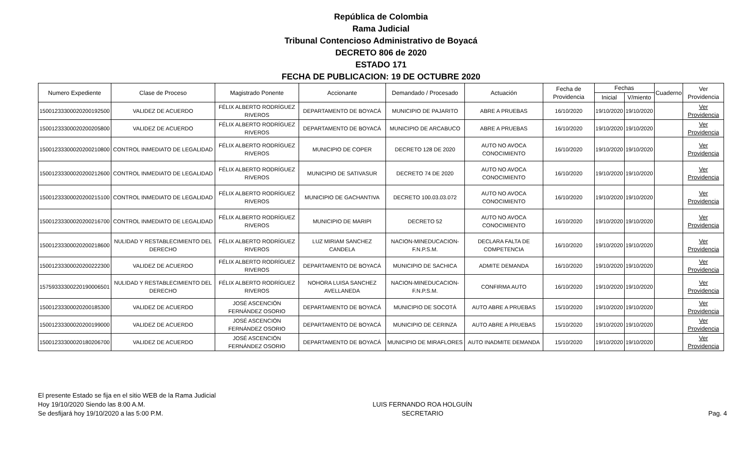República de Colombia
Rama Judicial
Tribunal Contencioso Administrativo de Boyacá
DECRETO 806 de 2020
ESTADO 171
FECHA DE PUBLICACION: 19 DE OCTUBRE 2020
| Numero Expediente | Clase de Proceso | Magistrado Ponente | Accionante | Demandado / Procesado | Actuación | Fecha de Providencia | Fechas | | Cuaderno | Ver Providencia |
| --- | --- | --- | --- | --- | --- | --- | --- | --- | --- | --- |
| | | | | | | | Inicial | V/miento | | |
| 15001233300020200192500 | VALIDEZ DE ACUERDO | FÉLIX ALBERTO RODRÍGUEZ RIVEROS | DEPARTAMENTO DE BOYACÁ | MUNICIPIO DE PAJARITO | ABRE A PRUEBAS | 16/10/2020 | 19/10/2020 | 19/10/2020 | | Ver Providencia |
| 15001233300020200205800 | VALIDEZ DE ACUERDO | FÉLIX ALBERTO RODRÍGUEZ RIVEROS | DEPARTAMENTO DE BOYACÁ | MUNICIPIO DE ARCABUCO | ABRE A PRUEBAS | 16/10/2020 | 19/10/2020 | 19/10/2020 | | Ver Providencia |
| 15001233300020200210800 | CONTROL INMEDIATO DE LEGALIDAD | FÉLIX ALBERTO RODRÍGUEZ RIVEROS | MUNICIPIO DE COPER | DECRETO 128 DE 2020 | AUTO NO AVOCA CONOCIMIENTO | 16/10/2020 | 19/10/2020 | 19/10/2020 | | Ver Providencia |
| 15001233300020200212600 | CONTROL INMEDIATO DE LEGALIDAD | FÉLIX ALBERTO RODRÍGUEZ RIVEROS | MUNICIPIO DE SATIVASUR | DECRETO 74 DE 2020 | AUTO NO AVOCA CONOCIMIENTO | 16/10/2020 | 19/10/2020 | 19/10/2020 | | Ver Providencia |
| 15001233300020200215100 | CONTROL INMEDIATO DE LEGALIDAD | FÉLIX ALBERTO RODRÍGUEZ RIVEROS | MUNICIPIO DE GACHANTIVA | DECRETO 100.03.03.072 | AUTO NO AVOCA CONOCIMIENTO | 16/10/2020 | 19/10/2020 | 19/10/2020 | | Ver Providencia |
| 15001233300020200216700 | CONTROL INMEDIATO DE LEGALIDAD | FÉLIX ALBERTO RODRÍGUEZ RIVEROS | MUNICIPIO DE MARIPI | DECRETO 52 | AUTO NO AVOCA CONOCIMIENTO | 16/10/2020 | 19/10/2020 | 19/10/2020 | | Ver Providencia |
| 15001233300020200218600 | NULIDAD Y RESTABLECIMIENTO DEL DERECHO | FÉLIX ALBERTO RODRÍGUEZ RIVEROS | LUZ MIRIAM SANCHEZ CANDELA | NACION-MINEDUCACION-F.N.P.S.M. | DECLARA FALTA DE COMPETENCIA | 16/10/2020 | 19/10/2020 | 19/10/2020 | | Ver Providencia |
| 15001233300020200222300 | VALIDEZ DE ACUERDO | FÉLIX ALBERTO RODRÍGUEZ RIVEROS | DEPARTAMENTO DE BOYACÁ | MUNICIPIO DE SACHICA | ADMITE DEMANDA | 16/10/2020 | 19/10/2020 | 19/10/2020 | | Ver Providencia |
| 15759333300220190006501 | NULIDAD Y RESTABLECIMIENTO DEL DERECHO | FÉLIX ALBERTO RODRÍGUEZ RIVEROS | NOHORA LUISA SANCHEZ AVELLANEDA | NACION-MINEDUCACION-F.N.P.S.M. | CONFIRMA AUTO | 16/10/2020 | 19/10/2020 | 19/10/2020 | | Ver Providencia |
| 15001233300020200185300 | VALIDEZ DE ACUERDO | JOSÉ ASCENCIÓN FERNÁNDEZ OSORIO | DEPARTAMENTO DE BOYACÁ | MUNICIPIO DE SOCOTÁ | AUTO ABRE A PRUEBAS | 15/10/2020 | 19/10/2020 | 19/10/2020 | | Ver Providencia |
| 15001233300020200199000 | VALIDEZ DE ACUERDO | JOSÉ ASCENCIÓN FERNÁNDEZ OSORIO | DEPARTAMENTO DE BOYACÁ | MUNICIPIO DE CERINZA | AUTO ABRE A PRUEBAS | 15/10/2020 | 19/10/2020 | 19/10/2020 | | Ver Providencia |
| 15001233300020180206700 | VALIDEZ DE ACUERDO | JOSÉ ASCENCIÓN FERNÁNDEZ OSORIO | DEPARTAMENTO DE BOYACÁ | MUNICIPIO DE MIRAFLORES | AUTO INADMITE DEMANDA | 15/10/2020 | 19/10/2020 | 19/10/2020 | | Ver Providencia |
El presente Estado se fija en el sitio WEB de la Rama Judicial
Hoy 19/10/2020 Siendo las 8:00 A.M.
Se desfijará hoy 19/10/2020 a las 5:00 P.M.
LUIS FERNANDO ROA HOLGUÍN
SECRETARIO
Pag. 4